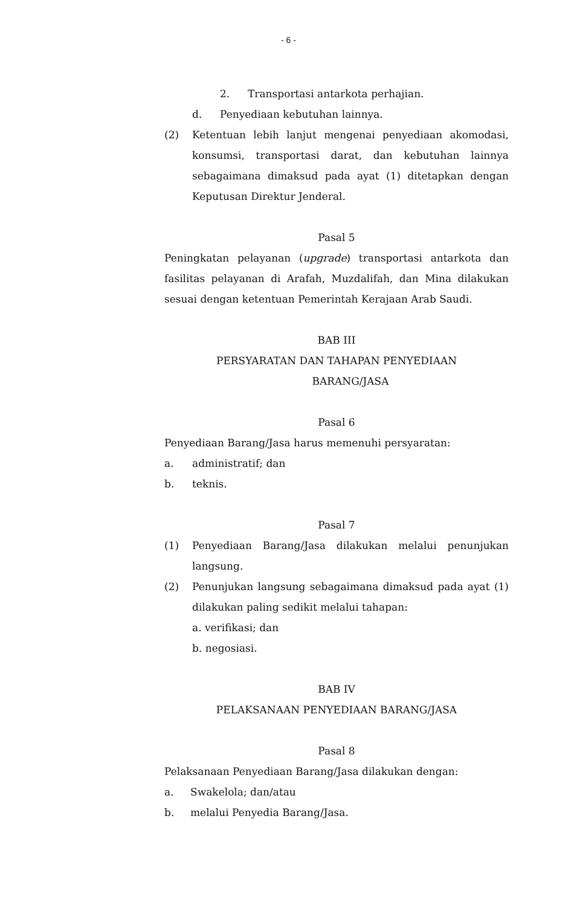- 6 -
2. Transportasi antarkota perhajian.
d. Penyediaan kebutuhan lainnya.
(2) Ketentuan lebih lanjut mengenai penyediaan akomodasi, konsumsi, transportasi darat, dan kebutuhan lainnya sebagaimana dimaksud pada ayat (1) ditetapkan dengan Keputusan Direktur Jenderal.
Pasal 5
Peningkatan pelayanan (upgrade) transportasi antarkota dan fasilitas pelayanan di Arafah, Muzdalifah, dan Mina dilakukan sesuai dengan ketentuan Pemerintah Kerajaan Arab Saudi.
BAB III
PERSYARATAN DAN TAHAPAN PENYEDIAAN
BARANG/JASA
Pasal 6
Penyediaan Barang/Jasa harus memenuhi persyaratan:
a. administratif; dan
b. teknis.
Pasal 7
(1) Penyediaan Barang/Jasa dilakukan melalui penunjukan langsung.
(2) Penunjukan langsung sebagaimana dimaksud pada ayat (1) dilakukan paling sedikit melalui tahapan:
a. verifikasi; dan
b. negosiasi.
BAB IV
PELAKSANAAN PENYEDIAAN BARANG/JASA
Pasal 8
Pelaksanaan Penyediaan Barang/Jasa dilakukan dengan:
a. Swakelola; dan/atau
b. melalui Penyedia Barang/Jasa.